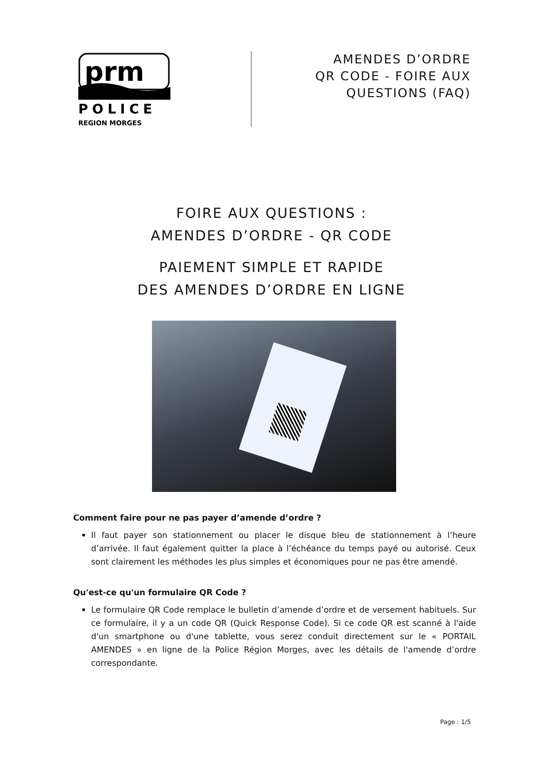prm
POLICE
REGION MORGES
AMENDES D’ORDRE
QR CODE - FOIRE AUX
QUESTIONS (FAQ)
FOIRE AUX QUESTIONS :
AMENDES D’ORDRE - QR CODE
PAIEMENT SIMPLE ET RAPIDE
DES AMENDES D’ORDRE EN LIGNE
Comment faire pour ne pas payer d’amende d’ordre ?
Il faut payer son stationnement ou placer le disque bleu de stationnement à l’heure d’arrivée. Il faut également quitter la place à l’échéance du temps payé ou autorisé. Ceux sont clairement les méthodes les plus simples et économiques pour ne pas être amendé.
Qu'est-ce qu'un formulaire QR Code ?
Le formulaire QR Code remplace le bulletin d’amende d’ordre et de versement habituels. Sur ce formulaire, il y a un code QR (Quick Response Code). Si ce code QR est scanné à l'aide d'un smartphone ou d'une tablette, vous serez conduit directement sur le « PORTAIL AMENDES » en ligne de la Police Région Morges, avec les détails de l'amende d’ordre correspondante.
Page : 1/5